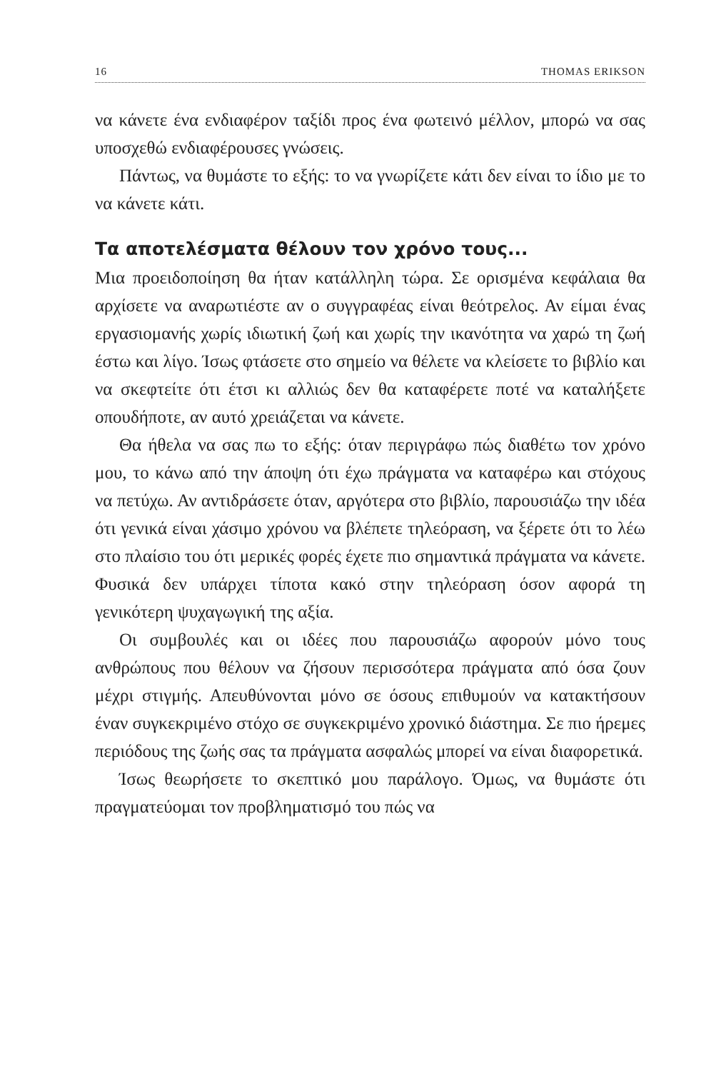16 THOMAS ERIKSON
να κάνετε ένα ενδιαφέρον ταξίδι προς ένα φωτεινό μέλλον, μπορώ να σας υποσχεθώ ενδιαφέρουσες γνώσεις.
Πάντως, να θυμάστε το εξής: το να γνωρίζετε κάτι δεν είναι το ίδιο με το να κάνετε κάτι.
Τα αποτελέσματα θέλουν τον χρόνο τους...
Μια προειδοποίηση θα ήταν κατάλληλη τώρα. Σε ορισμένα κεφάλαια θα αρχίσετε να αναρωτιέστε αν ο συγγραφέας είναι θεότρελος. Αν είμαι ένας εργασιομανής χωρίς ιδιωτική ζωή και χωρίς την ικανότητα να χαρώ τη ζωή έστω και λίγο. Ίσως φτάσετε στο σημείο να θέλετε να κλείσετε το βιβλίο και να σκεφτείτε ότι έτσι κι αλλιώς δεν θα καταφέρετε ποτέ να καταλήξετε οπουδήποτε, αν αυτό χρειάζεται να κάνετε.
Θα ήθελα να σας πω το εξής: όταν περιγράφω πώς διαθέτω τον χρόνο μου, το κάνω από την άποψη ότι έχω πράγματα να καταφέρω και στόχους να πετύχω. Αν αντιδράσετε όταν, αργότερα στο βιβλίο, παρουσιάζω την ιδέα ότι γενικά είναι χάσιμο χρόνου να βλέπετε τηλεόραση, να ξέρετε ότι το λέω στο πλαίσιο του ότι μερικές φορές έχετε πιο σημαντικά πράγματα να κάνετε. Φυσικά δεν υπάρχει τίποτα κακό στην τηλεόραση όσον αφορά τη γενικότερη ψυχαγωγική της αξία.
Οι συμβουλές και οι ιδέες που παρουσιάζω αφορούν μόνο τους ανθρώπους που θέλουν να ζήσουν περισσότερα πράγματα από όσα ζουν μέχρι στιγμής. Απευθύνονται μόνο σε όσους επιθυμούν να κατακτήσουν έναν συγκεκριμένο στόχο σε συγκεκριμένο χρονικό διάστημα. Σε πιο ήρεμες περιόδους της ζωής σας τα πράγματα ασφαλώς μπορεί να είναι διαφορετικά.
Ίσως θεωρήσετε το σκεπτικό μου παράλογο. Όμως, να θυμάστε ότι πραγματεύομαι τον προβληματισμό του πώς να